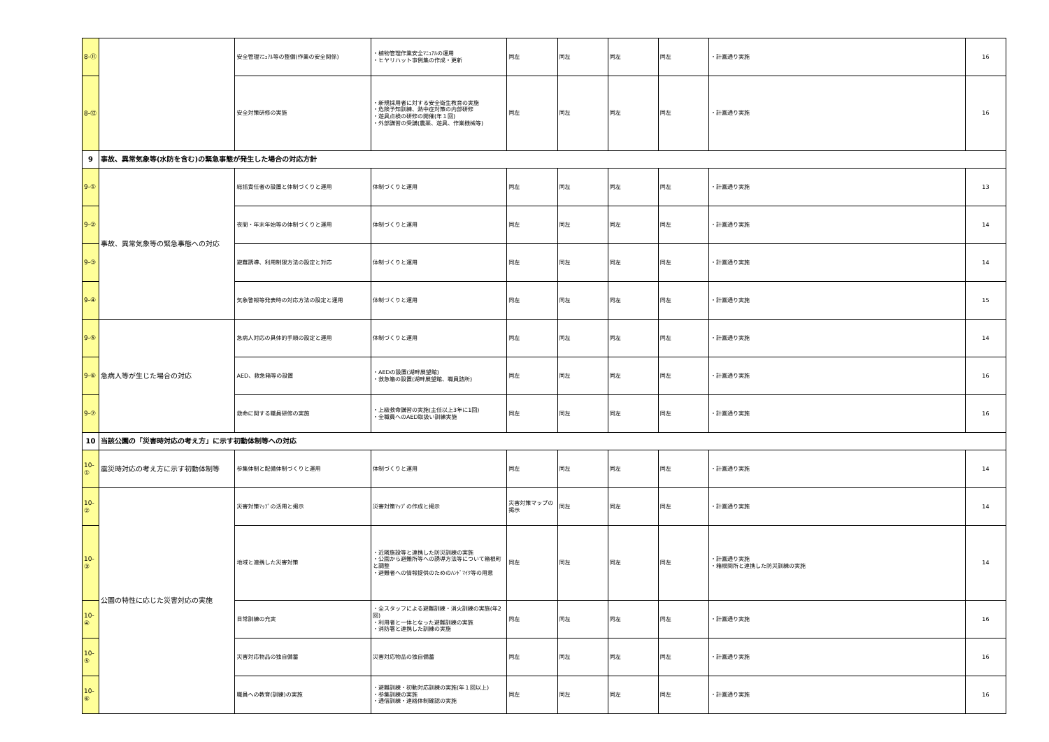| 8-⑪ | | 安全管理ﾏﾆｭｱﾙ等の整備(作業の安全関係) | ・植物管理作業安全ﾏﾆｭｱﾙの運用 ・ヒヤリハット事例集の作成・更新 | 同左 | 同左 | 同左 | 同左 | ・計画通り実施 | 16 |
| 8-⑫ | | 安全対策研修の実施 | ・新規採用者に対する安全衛生教育の実施 ・危険予知訓練、熱中症対策の内部研修 ・遊具点検の研修の開催(年１回) ・外部講習の受講(農薬、遊具、作業機械等) | 同左 | 同左 | 同左 | 同左 | ・計画通り実施 | 16 |
| 9 | 事故、異常気象等(水防を含む)の緊急事態が発生した場合の対応方針 | | | | | | | | |
| 9-① | 事故、異常気象等の緊急事態への対応 | 総括責任者の設置と体制づくりと運用 | 体制づくりと運用 | 同左 | 同左 | 同左 | 同左 | ・計画通り実施 | 13 |
| 9-② | | 夜間・年末年始等の体制づくりと運用 | 体制づくりと運用 | 同左 | 同左 | 同左 | 同左 | ・計画通り実施 | 14 |
| 9-③ | | 避難誘導、利用制限方法の設定と対応 | 体制づくりと運用 | 同左 | 同左 | 同左 | 同左 | ・計画通り実施 | 14 |
| 9-④ | | 気象警報等発表時の対応方法の設定と運用 | 体制づくりと運用 | 同左 | 同左 | 同左 | 同左 | ・計画通り実施 | 15 |
| 9-⑤ | 急病人等が生じた場合の対応 | 急病人対応の具体的手順の設定と運用 | 体制づくりと運用 | 同左 | 同左 | 同左 | 同左 | ・計画通り実施 | 14 |
| 9-⑥ | | AED、救急箱等の設置 | ・AEDの設置(湖畔展望館) ・救急箱の設置(湖畔展望館、職員詰所) | 同左 | 同左 | 同左 | 同左 | ・計画通り実施 | 16 |
| 9-⑦ | | 救命に関する職員研修の実施 | ・上級救命講習の実施(主任以上3年に1回) ・全職員へのAED取扱い訓練実施 | 同左 | 同左 | 同左 | 同左 | ・計画通り実施 | 16 |
| 10 | 当該公園の「災害時対応の考え方」に示す初動体制等への対応 | | | | | | | | |
| 10-① | 震災時対応の考え方に示す初動体制等 | 参集体制と配備体制づくりと運用 | 体制づくりと運用 | 同左 | 同左 | 同左 | 同左 | ・計画通り実施 | 14 |
| 10-② | 公園の特性に応じた災害対応の実施 | 災害対策ﾏｯﾌﾟの活用と掲示 | 災害対策ﾏｯﾌﾟの作成と掲示 | 災害対策マップの掲示 | 同左 | 同左 | 同左 | ・計画通り実施 | 14 |
| 10-③ | | 地域と連携した災害対策 | ・近隣施設等と連携した防災訓練の実施 ・公園から避難所等への誘導方法等について箱根町と調整 ・避難者への情報提供のためのﾊﾝﾄﾞﾏｲｸ等の用意 | 同左 | 同左 | 同左 | 同左 | ・計画通り実施 ・箱根関所と連携した防災訓練の実施 | 14 |
| 10-④ | | 日常訓練の充実 | ・全スタッフによる避難訓練・消火訓練の実施(年2回) ・利用者と一体となった避難訓練の実施 ・消防署と連携した訓練の実施 | 同左 | 同左 | 同左 | 同左 | ・計画通り実施 | 16 |
| 10-⑤ | | 災害対応物品の独自備蓄 | 災害対応物品の独自備蓄 | 同左 | 同左 | 同左 | 同左 | ・計画通り実施 | 16 |
| 10-⑥ | | 職員への教育(訓練)の実施 | ・避難訓練・初動対応訓練の実施(年１回以上) ・参集訓練の実施 ・通信訓練・連絡体制確認の実施 | 同左 | 同左 | 同左 | 同左 | ・計画通り実施 | 16 |